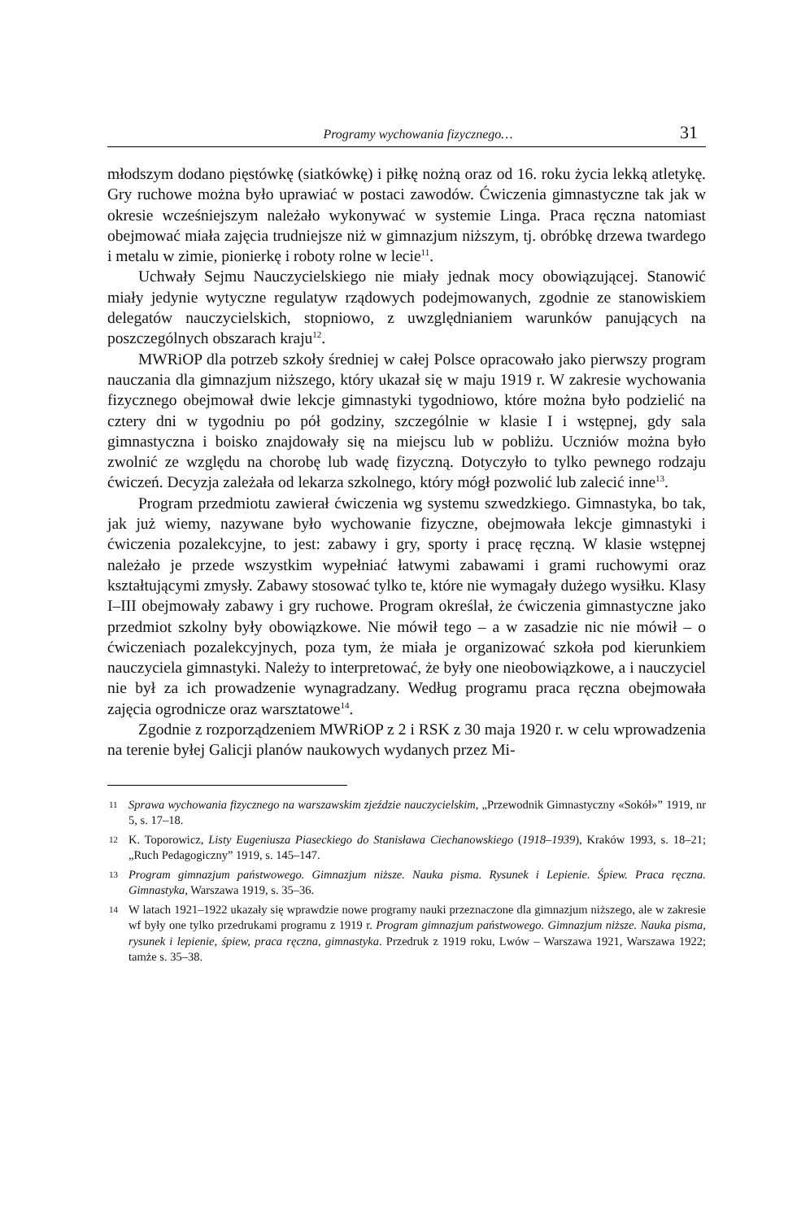Programy wychowania fizycznego… 31
młodszym dodano pięstówkę (siatkówkę) i piłkę nożną oraz od 16. roku życia lekką atletykę. Gry ruchowe można było uprawiać w postaci zawodów. Ćwiczenia gimnastyczne tak jak w okresie wcześniejszym należało wykonywać w systemie Linga. Praca ręczna natomiast obejmować miała zajęcia trudniejsze niż w gimnazjum niższym, tj. obróbkę drzewa twardego i metalu w zimie, pionierkę i roboty rolne w lecie<sup>11</sup>.
Uchwały Sejmu Nauczycielskiego nie miały jednak mocy obowiązującej. Stanowić miały jedynie wytyczne regulatyw rządowych podejmowanych, zgodnie ze stanowiskiem delegatów nauczycielskich, stopniowo, z uwzględnianiem warunków panujących na poszczególnych obszarach kraju<sup>12</sup>.
MWRiOP dla potrzeb szkoły średniej w całej Polsce opracowało jako pierwszy program nauczania dla gimnazjum niższego, który ukazał się w maju 1919 r. W zakresie wychowania fizycznego obejmował dwie lekcje gimnastyki tygodniowo, które można było podzielić na cztery dni w tygodniu po pół godziny, szczególnie w klasie I i wstępnej, gdy sala gimnastyczna i boisko znajdowały się na miejscu lub w pobliżu. Uczniów można było zwolnić ze względu na chorobę lub wadę fizyczną. Dotyczyło to tylko pewnego rodzaju ćwiczeń. Decyzja zależała od lekarza szkolnego, który mógł pozwolić lub zalecić inne<sup>13</sup>.
Program przedmiotu zawierał ćwiczenia wg systemu szwedzkiego. Gimnastyka, bo tak, jak już wiemy, nazywane było wychowanie fizyczne, obejmowała lekcje gimnastyki i ćwiczenia pozalekcyjne, to jest: zabawy i gry, sporty i pracę ręczną. W klasie wstępnej należało je przede wszystkim wypełniać łatwymi zabawami i grami ruchowymi oraz kształtującymi zmysły. Zabawy stosować tylko te, które nie wymagały dużego wysiłku. Klasy I–III obejmowały zabawy i gry ruchowe. Program określał, że ćwiczenia gimnastyczne jako przedmiot szkolny były obowiązkowe. Nie mówił tego – a w zasadzie nic nie mówił – o ćwiczeniach pozalekcyjnych, poza tym, że miała je organizować szkoła pod kierunkiem nauczyciela gimnastyki. Należy to interpretować, że były one nieobowiązkowe, a i nauczyciel nie był za ich prowadzenie wynagradzany. Według programu praca ręczna obejmowała zajęcia ogrodnicze oraz warsztatowe<sup>14</sup>.
Zgodnie z rozporządzeniem MWRiOP z 2 i RSK z 30 maja 1920 r. w celu wprowadzenia na terenie byłej Galicji planów naukowych wydanych przez Mi-
11 Sprawa wychowania fizycznego na warszawskim zjeździe nauczycielskim, „Przewodnik Gimnastyczny «Sokół»” 1919, nr 5, s. 17–18.
12 K. Toporowicz, Listy Eugeniusza Piaseckiego do Stanisława Ciechanowskiego (1918–1939), Kraków 1993, s. 18–21; „Ruch Pedagogiczny” 1919, s. 145–147.
13 Program gimnazjum państwowego. Gimnazjum niższe. Nauka pisma. Rysunek i Lepienie. Śpiew. Praca ręczna. Gimnastyka, Warszawa 1919, s. 35–36.
14 W latach 1921–1922 ukazały się wprawdzie nowe programy nauki przeznaczone dla gimnazjum niższego, ale w zakresie wf były one tylko przedrukami programu z 1919 r. Program gimnazjum państwowego. Gimnazjum niższe. Nauka pisma, rysunek i lepienie, śpiew, praca ręczna, gimnastyka. Przedruk z 1919 roku, Lwów – Warszawa 1921, Warszawa 1922; tamże s. 35–38.